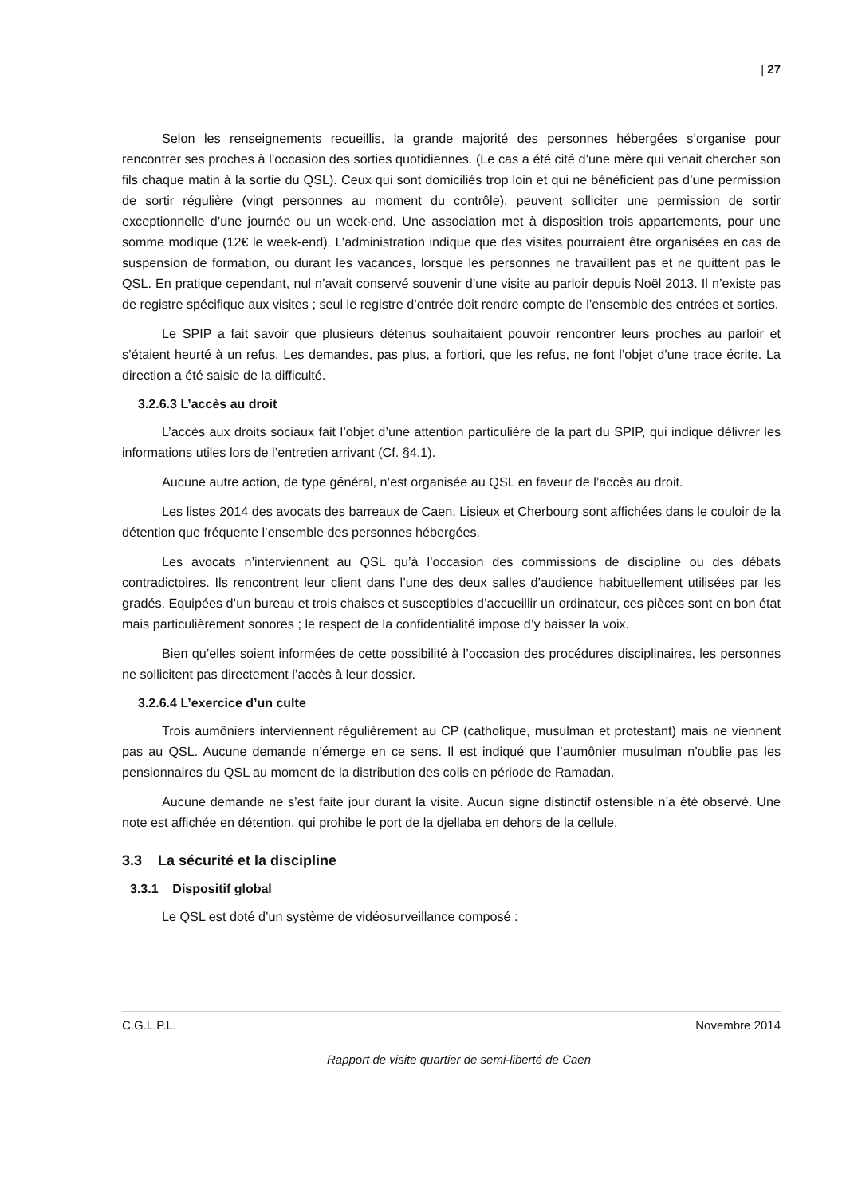| 27
Selon les renseignements recueillis, la grande majorité des personnes hébergées s’organise pour rencontrer ses proches à l’occasion des sorties quotidiennes. (Le cas a été cité d’une mère qui venait chercher son fils chaque matin à la sortie du QSL). Ceux qui sont domiciliés trop loin et qui ne bénéficient pas d’une permission de sortir régulière (vingt personnes au moment du contrôle), peuvent solliciter une permission de sortir exceptionnelle d’une journée ou un week-end. Une association met à disposition trois appartements, pour une somme modique (12€ le week-end). L’administration indique que des visites pourraient être organisées en cas de suspension de formation, ou durant les vacances, lorsque les personnes ne travaillent pas et ne quittent pas le QSL. En pratique cependant, nul n’avait conservé souvenir d’une visite au parloir depuis Noël 2013. Il n’existe pas de registre spécifique aux visites ; seul le registre d’entrée doit rendre compte de l’ensemble des entrées et sorties.
Le SPIP a fait savoir que plusieurs détenus souhaitaient pouvoir rencontrer leurs proches au parloir et s’étaient heurté à un refus. Les demandes, pas plus, a fortiori, que les refus, ne font l’objet d’une trace écrite. La direction a été saisie de la difficulté.
3.2.6.3 L’accès au droit
L’accès aux droits sociaux fait l’objet d’une attention particulière de la part du SPIP, qui indique délivrer les informations utiles lors de l’entretien arrivant (Cf. §4.1).
Aucune autre action, de type général, n’est organisée au QSL en faveur de l’accès au droit.
Les listes 2014 des avocats des barreaux de Caen, Lisieux et Cherbourg sont affichées dans le couloir de la détention que fréquente l’ensemble des personnes hébergées.
Les avocats n’interviennent au QSL qu’à l’occasion des commissions de discipline ou des débats contradictoires. Ils rencontrent leur client dans l’une des deux salles d’audience habituellement utilisées par les gradés. Equipées d’un bureau et trois chaises et susceptibles d’accueillir un ordinateur, ces pièces sont en bon état mais particulièrement sonores ; le respect de la confidentialité impose d’y baisser la voix.
Bien qu’elles soient informées de cette possibilité à l’occasion des procédures disciplinaires, les personnes ne sollicitent pas directement l’accès à leur dossier.
3.2.6.4 L’exercice d’un culte
Trois aumôniers interviennent régulièrement au CP (catholique, musulman et protestant) mais ne viennent pas au QSL. Aucune demande n’émerge en ce sens. Il est indiqué que l’aumônier musulman n’oublie pas les pensionnaires du QSL au moment de la distribution des colis en période de Ramadan.
Aucune demande ne s’est faite jour durant la visite. Aucun signe distinctif ostensible n’a été observé. Une note est affichée en détention, qui prohibe le port de la djellaba en dehors de la cellule.
3.3 La sécurité et la discipline
3.3.1 Dispositif global
Le QSL est doté d’un système de vidéosurveillance composé :
C.G.L.P.L. Novembre 2014
Rapport de visite quartier de semi-liberté de Caen